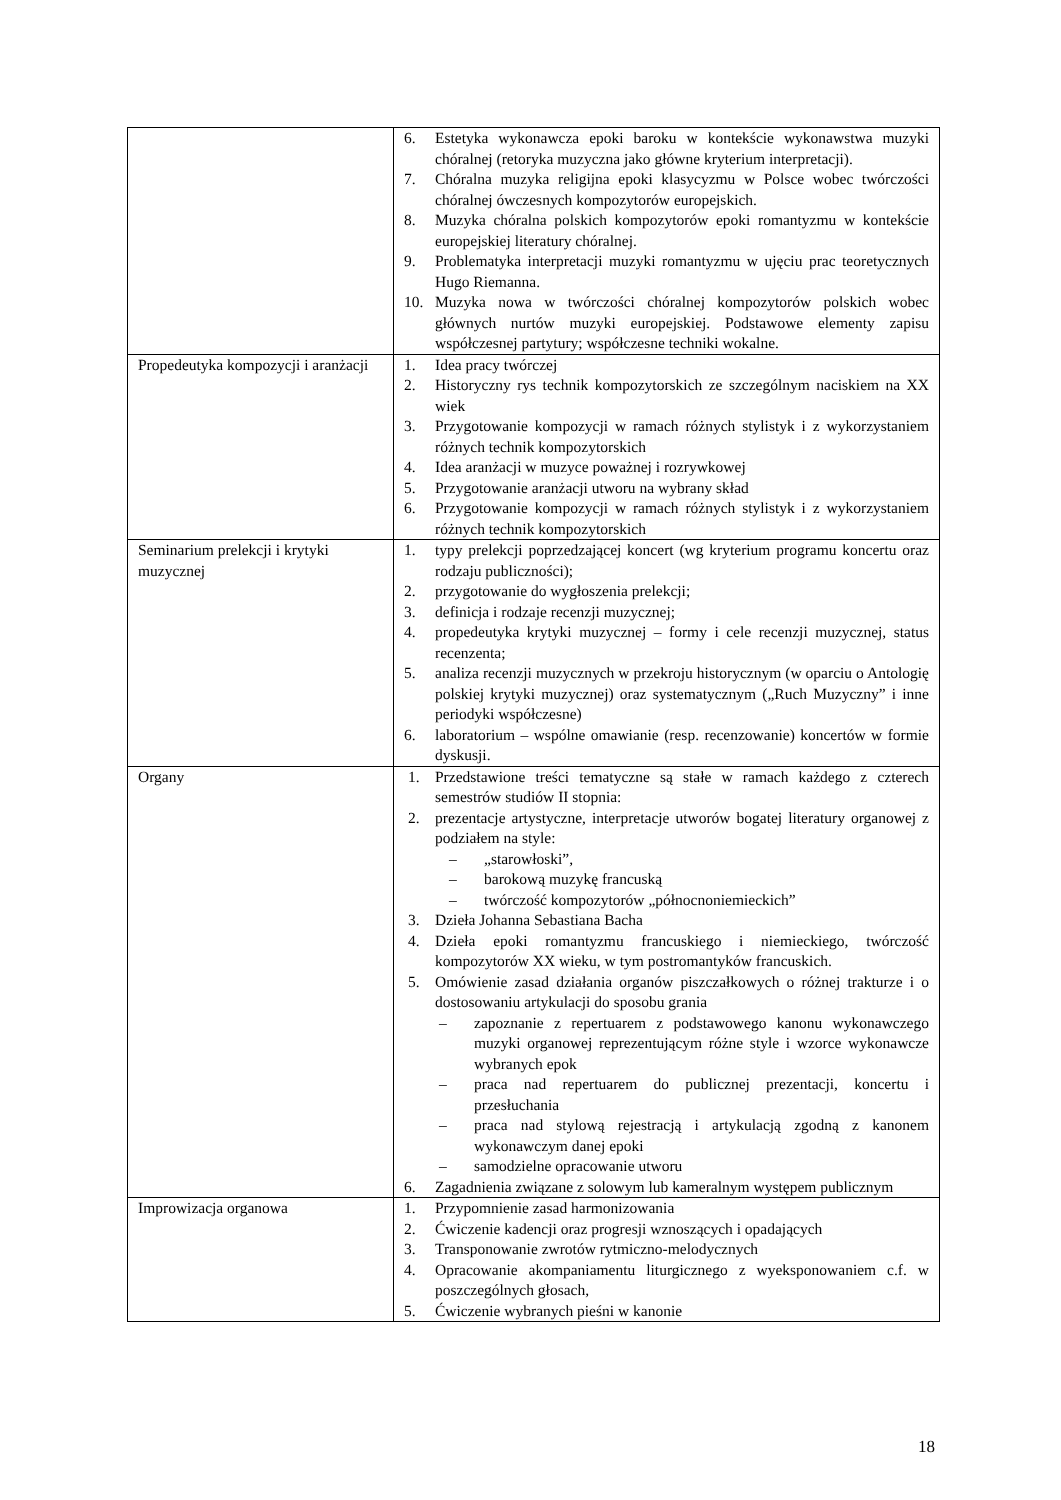| | 6. Estetyka wykonawcza epoki baroku w kontekście wykonawstwa muzyki chóralnej (retoryka muzyczna jako główne kryterium interpretacji). 7. Chóralna muzyka religijna epoki klasycyzmu w Polsce wobec twórczości chóralnej ówczesnych kompozytorów europejskich. 8. Muzyka chóralna polskich kompozytorów epoki romantyzmu w kontekście europejskiej literatury chóralnej. 9. Problematyka interpretacji muzyki romantyzmu w ujęciu prac teoretycznych Hugo Riemanna. 10. Muzyka nowa w twórczości chóralnej kompozytorów polskich wobec głównych nurtów muzyki europejskiej. Podstawowe elementy zapisu współczesnej partytury; współczesne techniki wokalne. |
| Propedeutyka kompozycji i aranżacji | 1. Idea pracy twórczej 2. Historyczny rys technik kompozytorskich ze szczególnym naciskiem na XX wiek 3. Przygotowanie kompozycji w ramach różnych stylistyk i z wykorzystaniem różnych technik kompozytorskich 4. Idea aranżacji w muzyce poważnej i rozrywkowej 5. Przygotowanie aranżacji utworu na wybrany skład 6. Przygotowanie kompozycji w ramach różnych stylistyk i z wykorzystaniem różnych technik kompozytorskich |
| Seminarium prelekcji i krytyki muzycznej | 1. typy prelekcji poprzedzającej koncert (wg kryterium programu koncertu oraz rodzaju publiczności); 2. przygotowanie do wygłoszenia prelekcji; 3. definicja i rodzaje recenzji muzycznej; 4. propedeutyka krytyki muzycznej – formy i cele recenzji muzycznej, status recenzenta; 5. analiza recenzji muzycznych w przekroju historycznym (w oparciu o Antologię polskiej krytyki muzycznej) oraz systematycznym („Ruch Muzyczny” i inne periodyki współczesne) 6. laboratorium – wspólne omawianie (resp. recenzowanie) koncertów w formie dyskusji. |
| Organy | 1. Przedstawione treści tematyczne są stałe w ramach każdego z czterech semestrów studiów II stopnia: 2. prezentacje artystyczne, interpretacje utworów bogatej literatury organowej z podziałem na style: – „starowłoski”, – barokową muzykę francuską – twórczość kompozytorów „północnoniemieckich” 3. Dzieła Johanna Sebastiana Bacha 4. Dzieła epoki romantyzmu francuskiego i niemieckiego, twórczość kompozytorów XX wieku, w tym postromantyków francuskich. 5. Omówienie zasad działania organów piszczałkowych o różnej trakturze i o dostosowaniu artykulacji do sposobu grania – zapoznanie z repertuarem z podstawowego kanonu wykonawczego muzyki organowej reprezentującym różne style i wzorce wykonawcze wybranych epok – praca nad repertuarem do publicznej prezentacji, koncertu i przesłuchania – praca nad stylową rejestracją i artykulacją zgodną z kanonem wykonawczym danej epoki – samodzielne opracowanie utworu 6. Zagadnienia związane z solowym lub kameralnym występem publicznym |
| Improwizacja organowa | 1. Przypomnienie zasad harmonizowania 2. Ćwiczenie kadencji oraz progresji wznoszących i opadających 3. Transponowanie zwrotów rytmiczno-melodycznych 4. Opracowanie akompaniamentu liturgicznego z wyeksponowaniem c.f. w poszczególnych głosach, 5. Ćwiczenie wybranych pieśni w kanonie |
18